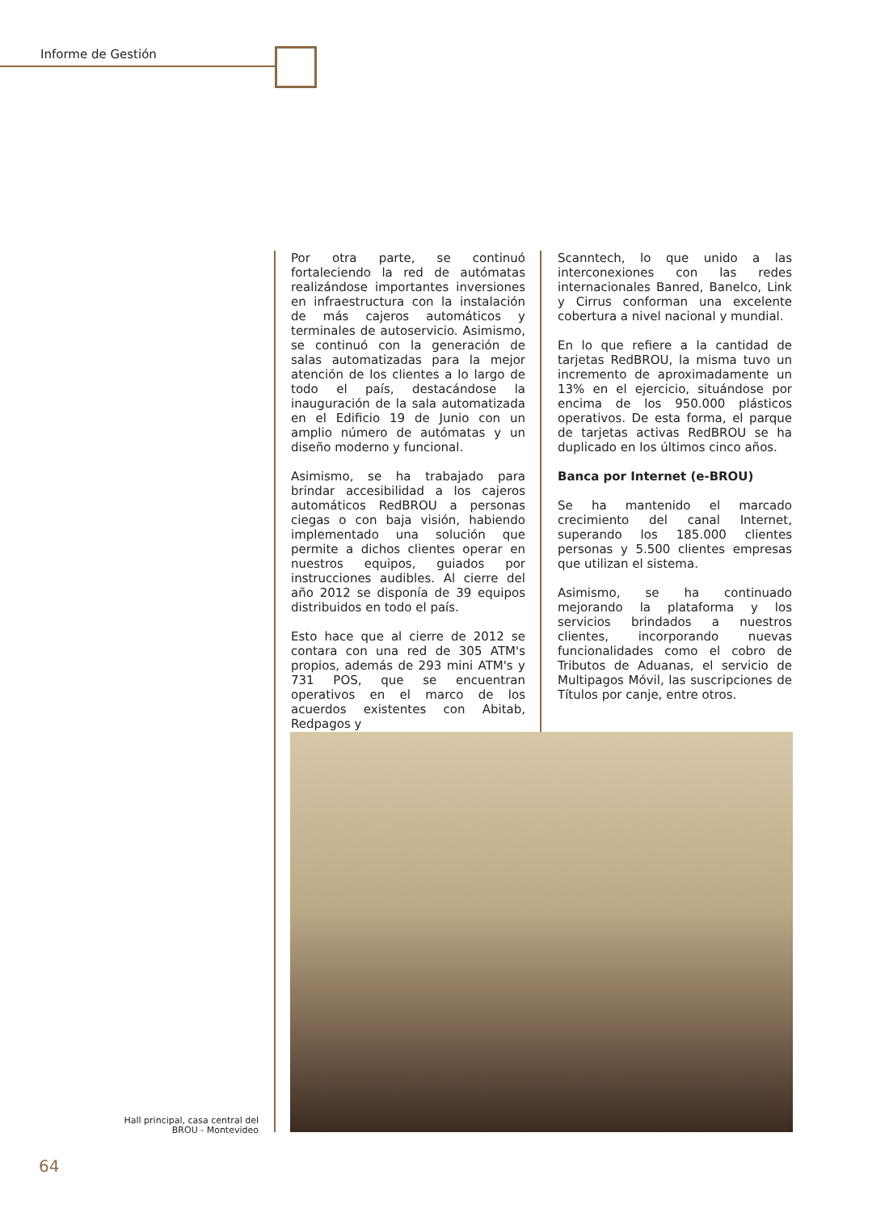Informe de Gestión
Por otra parte, se continuó fortaleciendo la red de autómatas realizándose importantes inversiones en infraestructura con la instalación de más cajeros automáticos y terminales de autoservicio. Asimismo, se continuó con la generación de salas automatizadas para la mejor atención de los clientes a lo largo de todo el país, destacándose la inauguración de la sala automatizada en el Edificio 19 de Junio con un amplio número de autómatas y un diseño moderno y funcional.
Asimismo, se ha trabajado para brindar accesibilidad a los cajeros automáticos RedBROU a personas ciegas o con baja visión, habiendo implementado una solución que permite a dichos clientes operar en nuestros equipos, guiados por instrucciones audibles. Al cierre del año 2012 se disponía de 39 equipos distribuidos en todo el país.
Esto hace que al cierre de 2012 se contara con una red de 305 ATM's propios, además de 293 mini ATM's y 731 POS, que se encuentran operativos en el marco de los acuerdos existentes con Abitab, Redpagos y
Scanntech, lo que unido a las interconexiones con las redes internacionales Banred, Banelco, Link y Cirrus conforman una excelente cobertura a nivel nacional y mundial.
En lo que refiere a la cantidad de tarjetas RedBROU, la misma tuvo un incremento de aproximadamente un 13% en el ejercicio, situándose por encima de los 950.000 plásticos operativos. De esta forma, el parque de tarjetas activas RedBROU se ha duplicado en los últimos cinco años.
Banca por Internet (e-BROU)
Se ha mantenido el marcado crecimiento del canal Internet, superando los 185.000 clientes personas y 5.500 clientes empresas que utilizan el sistema.
Asimismo, se ha continuado mejorando la plataforma y los servicios brindados a nuestros clientes, incorporando nuevas funcionalidades como el cobro de Tributos de Aduanas, el servicio de Multipagos Móvil, las suscripciones de Títulos por canje, entre otros.
Hall principal, casa central del BROU - Montevideo
64